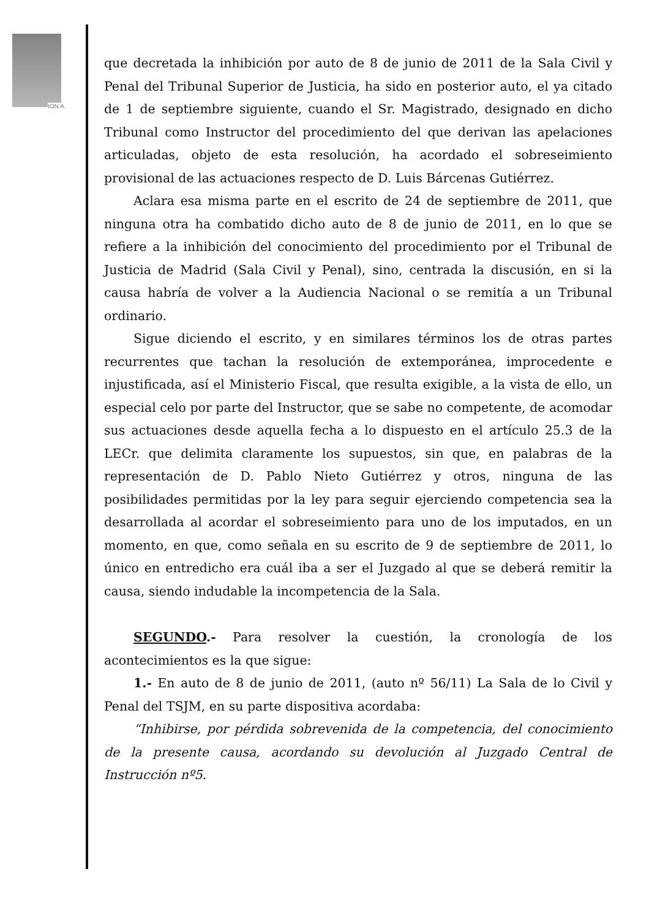ION A
que decretada la inhibición por auto de 8 de junio de 2011 de la Sala Civil y Penal del Tribunal Superior de Justicia, ha sido en posterior auto, el ya citado de 1 de septiembre siguiente, cuando el Sr. Magistrado, designado en dicho Tribunal como Instructor del procedimiento del que derivan las apelaciones articuladas, objeto de esta resolución, ha acordado el sobreseimiento provisional de las actuaciones respecto de D. Luis Bárcenas Gutiérrez.
Aclara esa misma parte en el escrito de 24 de septiembre de 2011, que ninguna otra ha combatido dicho auto de 8 de junio de 2011, en lo que se refiere a la inhibición del conocimiento del procedimiento por el Tribunal de Justicia de Madrid (Sala Civil y Penal), sino, centrada la discusión, en si la causa habría de volver a la Audiencia Nacional o se remitía a un Tribunal ordinario.
Sigue diciendo el escrito, y en similares términos los de otras partes recurrentes que tachan la resolución de extemporánea, improcedente e injustificada, así el Ministerio Fiscal, que resulta exigible, a la vista de ello, un especial celo por parte del Instructor, que se sabe no competente, de acomodar sus actuaciones desde aquella fecha a lo dispuesto en el artículo 25.3 de la LECr. que delimita claramente los supuestos, sin que, en palabras de la representación de D. Pablo Nieto Gutiérrez y otros, ninguna de las posibilidades permitidas por la ley para seguir ejerciendo competencia sea la desarrollada al acordar el sobreseimiento para uno de los imputados, en un momento, en que, como señala en su escrito de 9 de septiembre de 2011, lo único en entredicho era cuál iba a ser el Juzgado al que se deberá remitir la causa, siendo indudable la incompetencia de la Sala.
SEGUNDO.- Para resolver la cuestión, la cronología de los acontecimientos es la que sigue:
1.- En auto de 8 de junio de 2011, (auto nº 56/11) La Sala de lo Civil y Penal del TSJM, en su parte dispositiva acordaba:
“Inhibirse, por pérdida sobrevenida de la competencia, del conocimiento de la presente causa, acordando su devolución al Juzgado Central de Instrucción nº5.